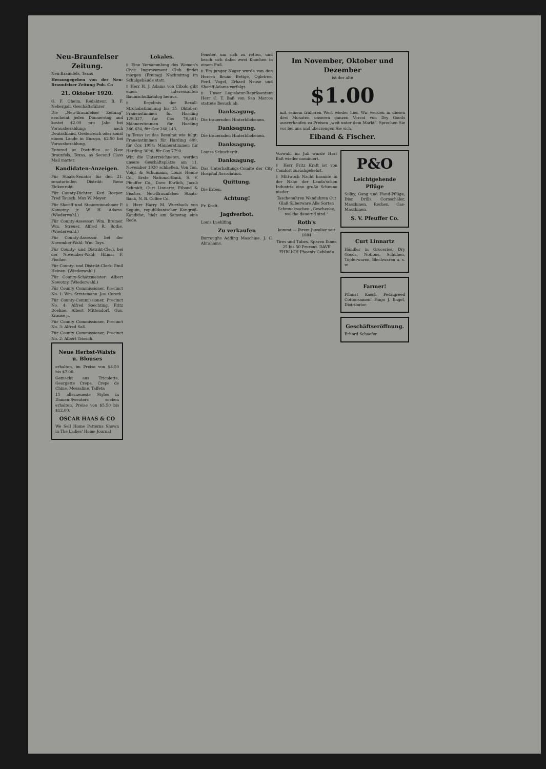Neu-Braunfelser Zeitung.
Neu-Braunfels, Texas
Herausgegeben von der Neu-Braunfelser Zeitung Pub. Co
21. Oktober 1920.
G. F. Oheim, Redakteur. B. F. Nebergall, Geschäftsführer
Die „Neu-Braunfelser Zeitung" erscheint jeden Donnerstag und kostet $2.00 pro Jahr bei Vorausbezahlung; nach Deutschland, Oesterreich oder sonst einem Lande in Europa, $2.50 bei Vorausbezahlung.
Entered at Postoffice at New Braunfels, Texas, as Second Class Mail matter.
Kandidaten-Anzeigen.
Für Staats-Senator für den 21. senatoriellen Distrikt: Reno Eickenroht.
Für County-Richter: Karl Roeper. Fred Tausch. Max W. Meyer.
Für Sheriff und Steuereinnehmer P. Nowotny jr. W. H. Adams. (Wiederwahl.)
Für County-Assessor: Wm. Bremer. Wm. Streuer. Alfred R. Rothe. (Wiederwahl.)
Für County-Assessor, bei der November-Wahl: Wm. Tays.
Für County- und Distrikt-Clerk bei der November-Wahl: Hilmar F. Fischer.
Für County- und Distrikt-Clerk: Emil Heinen. (Wiederwahl.)
Für County-Schatzmeister: Albert Nowotny. (Wiederwahl.)
Für County Commissioner, Precinct No. 1: Wm. Stratemann. Jos. Coreth.
Für County-Commissioner, Precinct No. 4: Alfred Soechting. Fritz Doehne. Albert Mittendorf. Gus. Krause jr.
Für County Commissioner, Precinct No. 3: Alfred Saß.
Für County Commissioner, Precinct No. 2: Albert Triesch.
Neue Herbst-Waists u. Blouses
erhalten, im Preise von $4.50 bis $7.00.
Gemacht aus Tricolette, Georgette Crepe, Crepe de Chine, Messaline, Taffeta
15 allerneueste Styles in Damen-Sweaters soeben erhalten, Preise von $5.50 bis $12.00.
OSCAR HAAS & CO
We Sell Home Patterns Shown in The Ladies' Home Journal
Lokales.
‡ Eine Versammlung des Women's Civic Improvement Club findet morgen (Freitag) Nachmittag im Schulgebäude statt.
‡ Herr H. J. Adams von Cibolo gibt einen interessanten Baumschulkatalog heraus.
‡ Ergebnis der Rexall-Strohabstimmung bis 15. Oktober: Frauenstimmen für Harding 129,327, für Cox 76,861; Männerstimmen für Harding 366,634, für Cox 248,143.
In Texas ist das Resultat wie folgt: Frauenstimmen für Harding 609, für Cox 1994; Männerstimmen für Harding 3096, für Cox 7790.
Wir, die Unterzeichneten, werden unsere Geschäftsplätze am 11. November 1920 schließen. Von Ton, Voigt & Schumann, Louis Henne Co., Erste National-Bank, S. V. Pfeuffer Co., Dave Ehrlich, Jacob Schmidt, Curt Linnartz, Eiband & Fischer, Neu-Braunfelser Staats-Bank, N. B. Coffee Co.
‡ Herr Harry M. Wurzbach von Seguin, republikanischer Kongreß-Kandidat, hielt am Samstag eine Rede.
Fenster, um sich zu retten, und brach sich dabei zwei Knochen in einem Fuß.
‡ Ein junger Neger wurde von den Herren Bruno Bettge, Ogletree, Ferd. Vogel, Erhard Neuse und Sheriff Adams verfolgt.
‡ Unser Legislatur-Repräsentant Herr C. T. Baß von San Marcos stattete Besuch ab.
Danksagung.
Die trauernden Hinterbliebenen.
Danksagung.
Die trauernden Hinterbliebenen.
Danksagung.
Louise Schuchardt.
Danksagung.
Das Unterhaltungs-Comite der City Hospital Association.
Quittung.
Die Erben.
Achtung!
Fr. Kraft.
Jagdverbot.
Louis Luehlfing.
Zu verkaufen
Burroughs Adding Maschine. J. C. Abrahams.
Im November, Oktober und Dezember
ist der alte
$1.00
mit seinem früheren Wert wieder hier. Wir werden in diesen drei Monaten unseren ganzen Vorrat von Dry Goods ausverkaufen zu Preisen „weit unter dem Markt". Sprechen Sie vor bei uns und überzeugen Sie sich.
Eiband & Fischer.
Vorwahl im Juli wurde Herr Baß wieder nominiert.
‡ Herr Fritz Kraft ist von Comfort zurückgekehrt.
‡ Mittwoch Nacht brannte in der Nähe der Landa'schen Industrie eine große Scheune nieder.
Taschenuhren Wanduhren Cut Glaß Silberware Alle Sorten Schmucksachen „Geschenke, welche dauernd sind."
Roth's
kommt — Ihrem Juwelier seit 1884
Tires und Tubes. Sparen Ihnen 25 bis 50 Prozent. DAVE EHRLICH Phoenix Gebäude
P&O
Leichtgehende Pflüge
Sulky, Gang und Hand-Pflüge, Disc Drills, Cornschäler, Maschinen, Rechen, Gas-Maschinen.
S. V. Pfeuffer Co.
Curt Linnartz
Händler in Groceries, Dry Goods, Notions, Schuhen, Töpferwaren, Blechwaren u. s. w.
Farmer!
Pflanzt Kasch Pedrigreed Cottonsamen! Hugo J. Engel, Distributor.
Geschäftseröffnung.
Erhard Schaefer.